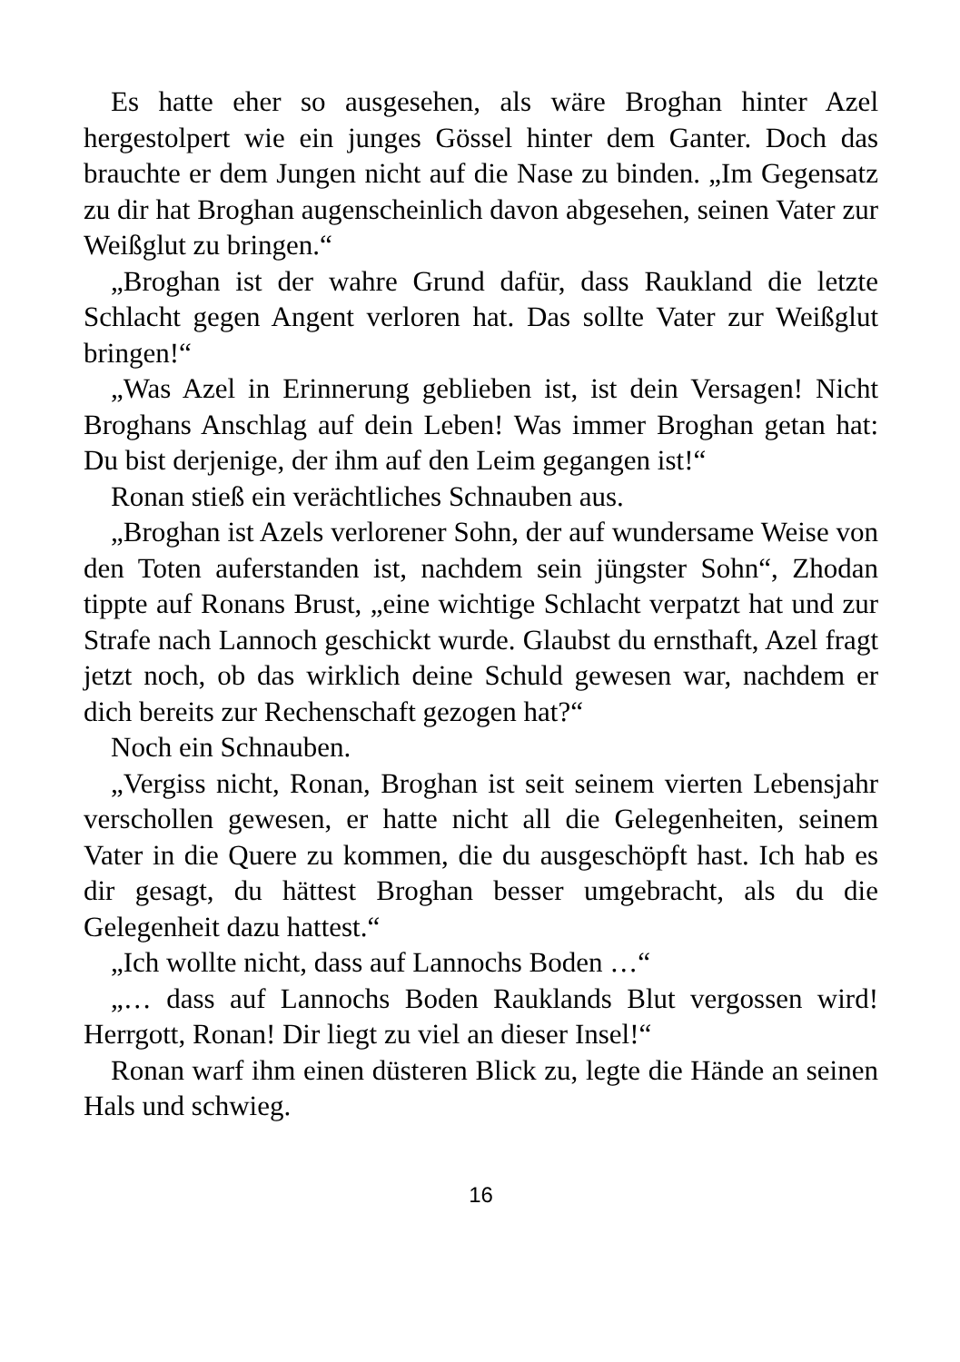Es hatte eher so ausgesehen, als wäre Broghan hinter Azel hergestolpert wie ein junges Gössel hinter dem Ganter. Doch das brauchte er dem Jungen nicht auf die Nase zu binden. „Im Gegensatz zu dir hat Broghan augenscheinlich davon abgesehen, seinen Vater zur Weißglut zu bringen.“
„Broghan ist der wahre Grund dafür, dass Raukland die letzte Schlacht gegen Angent verloren hat. Das sollte Vater zur Weißglut bringen!“
„Was Azel in Erinnerung geblieben ist, ist dein Versagen! Nicht Broghans Anschlag auf dein Leben! Was immer Broghan getan hat: Du bist derjenige, der ihm auf den Leim gegangen ist!“
Ronan stieß ein verächtliches Schnauben aus.
„Broghan ist Azels verlorener Sohn, der auf wundersame Weise von den Toten auferstanden ist, nachdem sein jüngster Sohn“, Zhodan tippte auf Ronans Brust, „eine wichtige Schlacht verpatzt hat und zur Strafe nach Lannoch geschickt wurde. Glaubst du ernsthaft, Azel fragt jetzt noch, ob das wirklich deine Schuld gewesen war, nachdem er dich bereits zur Rechenschaft gezogen hat?“
Noch ein Schnauben.
„Vergiss nicht, Ronan, Broghan ist seit seinem vierten Lebensjahr verschollen gewesen, er hatte nicht all die Gelegenheiten, seinem Vater in die Quere zu kommen, die du ausgeschöpft hast. Ich hab es dir gesagt, du hättest Broghan besser umgebracht, als du die Gelegenheit dazu hattest.“
„Ich wollte nicht, dass auf Lannochs Boden …“
„… dass auf Lannochs Boden Rauklands Blut vergossen wird! Herrgott, Ronan! Dir liegt zu viel an dieser Insel!“
Ronan warf ihm einen düsteren Blick zu, legte die Hände an seinen Hals und schwieg.
16